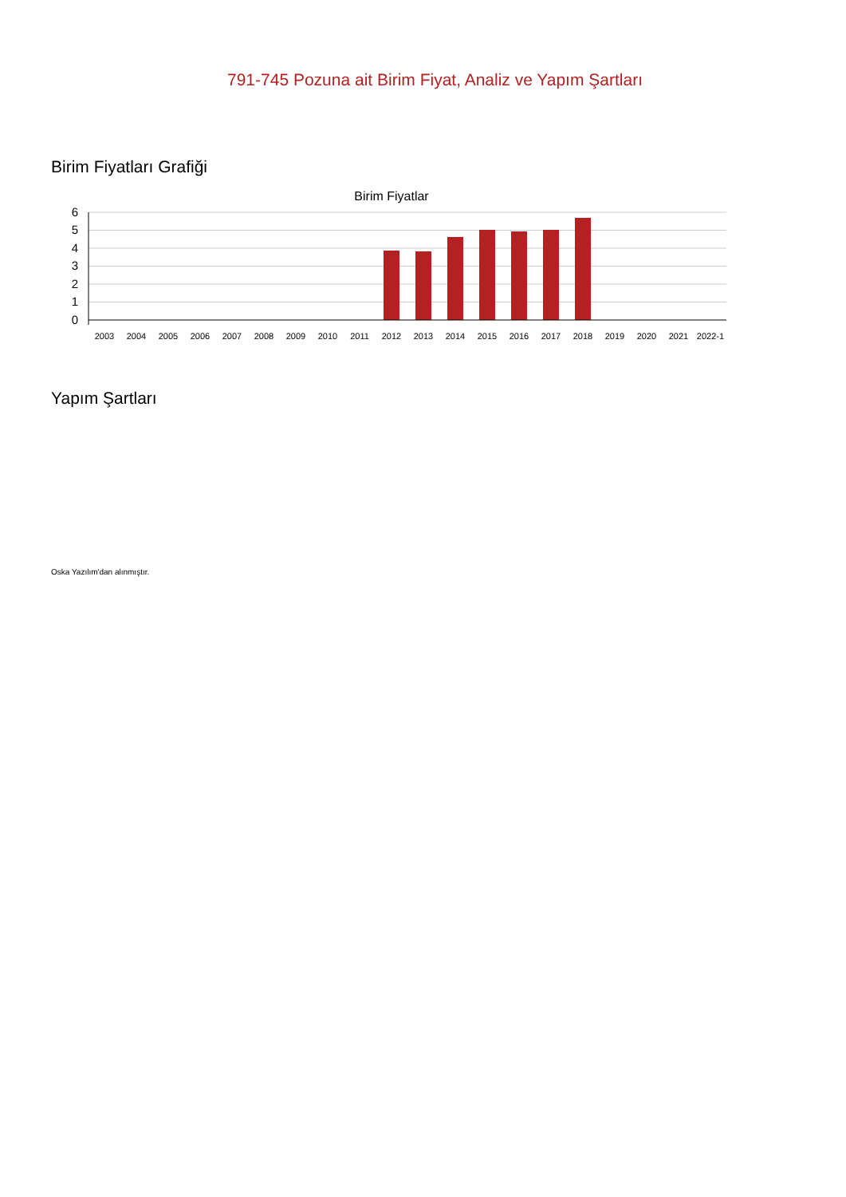791-745 Pozuna ait Birim Fiyat, Analiz ve Yapım Şartları
Birim Fiyatları Grafiği
Birim Fiyatlar
6
5
4
3
2
1
0
2003
2004
2005
2006
2007
2008
2009
2010
2011
2012
2013
2014
2015
2016
2017
2018
2019
2020
2021
2022-1
Yapım Şartları
Oska Yazılım'dan alınmıştır.